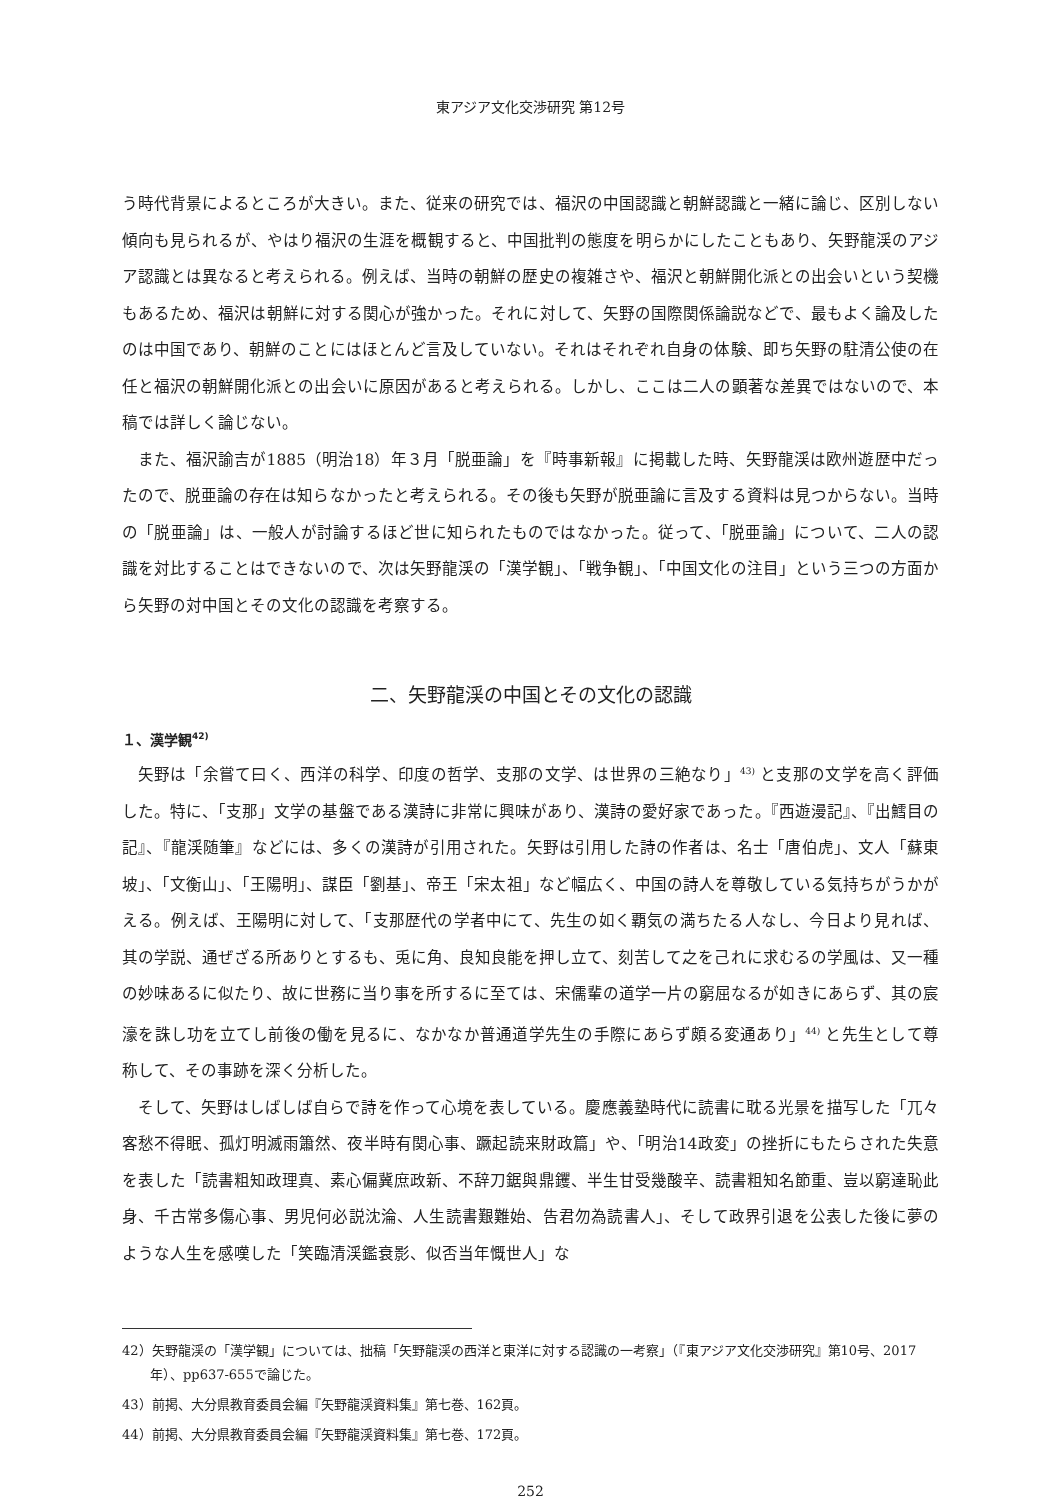東アジア文化交渉研究 第12号
う時代背景によるところが大きい。また、従来の研究では、福沢の中国認識と朝鮮認識と一緒に論じ、区別しない傾向も見られるが、やはり福沢の生涯を概観すると、中国批判の態度を明らかにしたこともあり、矢野龍渓のアジア認識とは異なると考えられる。例えば、当時の朝鮮の歴史の複雑さや、福沢と朝鮮開化派との出会いという契機もあるため、福沢は朝鮮に対する関心が強かった。それに対して、矢野の国際関係論説などで、最もよく論及したのは中国であり、朝鮮のことにはほとんど言及していない。それはそれぞれ自身の体験、即ち矢野の駐清公使の在任と福沢の朝鮮開化派との出会いに原因があると考えられる。しかし、ここは二人の顕著な差異ではないので、本稿では詳しく論じない。
また、福沢諭吉が1885（明治18）年３月「脱亜論」を『時事新報』に掲載した時、矢野龍渓は欧州遊歴中だったので、脱亜論の存在は知らなかったと考えられる。その後も矢野が脱亜論に言及する資料は見つからない。当時の「脱亜論」は、一般人が討論するほど世に知られたものではなかった。従って、「脱亜論」について、二人の認識を対比することはできないので、次は矢野龍渓の「漢学観」、「戦争観」、「中国文化の注目」という三つの方面から矢野の対中国とその文化の認識を考察する。
二、矢野龍渓の中国とその文化の認識
１、漢学観<sup>42)</sup>
矢野は「余嘗て曰く、西洋の科学、印度の哲学、支那の文学、は世界の三絶なり」<sup>43)</sup> と支那の文学を高く評価した。特に、「支那」文学の基盤である漢詩に非常に興味があり、漢詩の愛好家であった。『西遊漫記』、『出鱈目の記』、『龍渓随筆』などには、多くの漢詩が引用された。矢野は引用した詩の作者は、名士「唐伯虎」、文人「蘇東坡」、「文衡山」、「王陽明」、謀臣「劉基」、帝王「宋太祖」など幅広く、中国の詩人を尊敬している気持ちがうかがえる。例えば、王陽明に対して、「支那歴代の学者中にて、先生の如く覇気の満ちたる人なし、今日より見れば、其の学説、通ぜざる所ありとするも、兎に角、良知良能を押し立て、刻苦して之を己れに求むるの学風は、又一種の妙味あるに似たり、故に世務に当り事を所するに至ては、宋儒輩の道学一片の窮屈なるが如きにあらず、其の宸濠を誅し功を立てし前後の働を見るに、なかなか普通道学先生の手際にあらず頗る変通あり」<sup>44)</sup> と先生として尊称して、その事跡を深く分析した。
そして、矢野はしばしば自らで詩を作って心境を表している。慶應義塾時代に読書に耽る光景を描写した「兀々客愁不得眠、孤灯明滅雨簫然、夜半時有関心事、蹶起読来財政篇」や、「明治14政変」の挫折にもたらされた失意を表した「読書粗知政理真、素心偏冀庶政新、不辞刀鋸與鼎钁、半生甘受幾酸辛、読書粗知名節重、豈以窮達恥此身、千古常多傷心事、男児何必説沈淪、人生読書艱難始、告君勿為読書人」、そして政界引退を公表した後に夢のような人生を感嘆した「笑臨清渓鑑衰影、似否当年慨世人」な
42）矢野龍渓の「漢学観」については、拙稿「矢野龍渓の西洋と東洋に対する認識の一考察」（『東アジア文化交渉研究』第10号、2017年）、pp637-655で論じた。
43）前掲、大分県教育委員会編『矢野龍渓資料集』第七巻、162頁。
44）前掲、大分県教育委員会編『矢野龍渓資料集』第七巻、172頁。
252